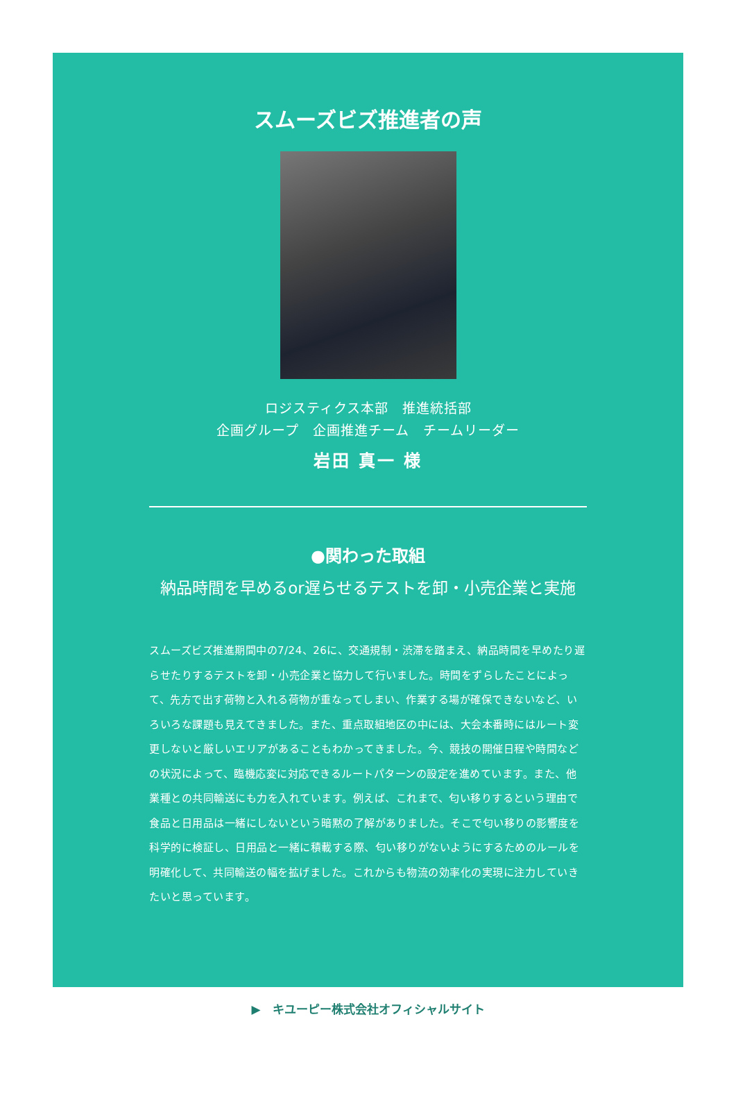スムーズビズ推進者の声
ロジスティクス本部　推進統括部
企画グループ　企画推進チーム　チームリーダー
岩田 真一 様
●関わった取組
納品時間を早めるor遅らせるテストを卸・小売企業と実施
スムーズビズ推進期間中の7/24、26に、交通規制・渋滞を踏まえ、納品時間を早めたり遅らせたりするテストを卸・小売企業と協力して行いました。時間をずらしたことによって、先方で出す荷物と入れる荷物が重なってしまい、作業する場が確保できないなど、いろいろな課題も見えてきました。また、重点取組地区の中には、大会本番時にはルート変更しないと厳しいエリアがあることもわかってきました。今、競技の開催日程や時間などの状況によって、臨機応変に対応できるルートパターンの設定を進めています。また、他業種との共同輸送にも力を入れています。例えば、これまで、匂い移りするという理由で食品と日用品は一緒にしないという暗黙の了解がありました。そこで匂い移りの影響度を科学的に検証し、日用品と一緒に積載する際、匂い移りがないようにするためのルールを明確化して、共同輸送の幅を拡げました。これからも物流の効率化の実現に注力していきたいと思っています。
▶　キユーピー株式会社オフィシャルサイト